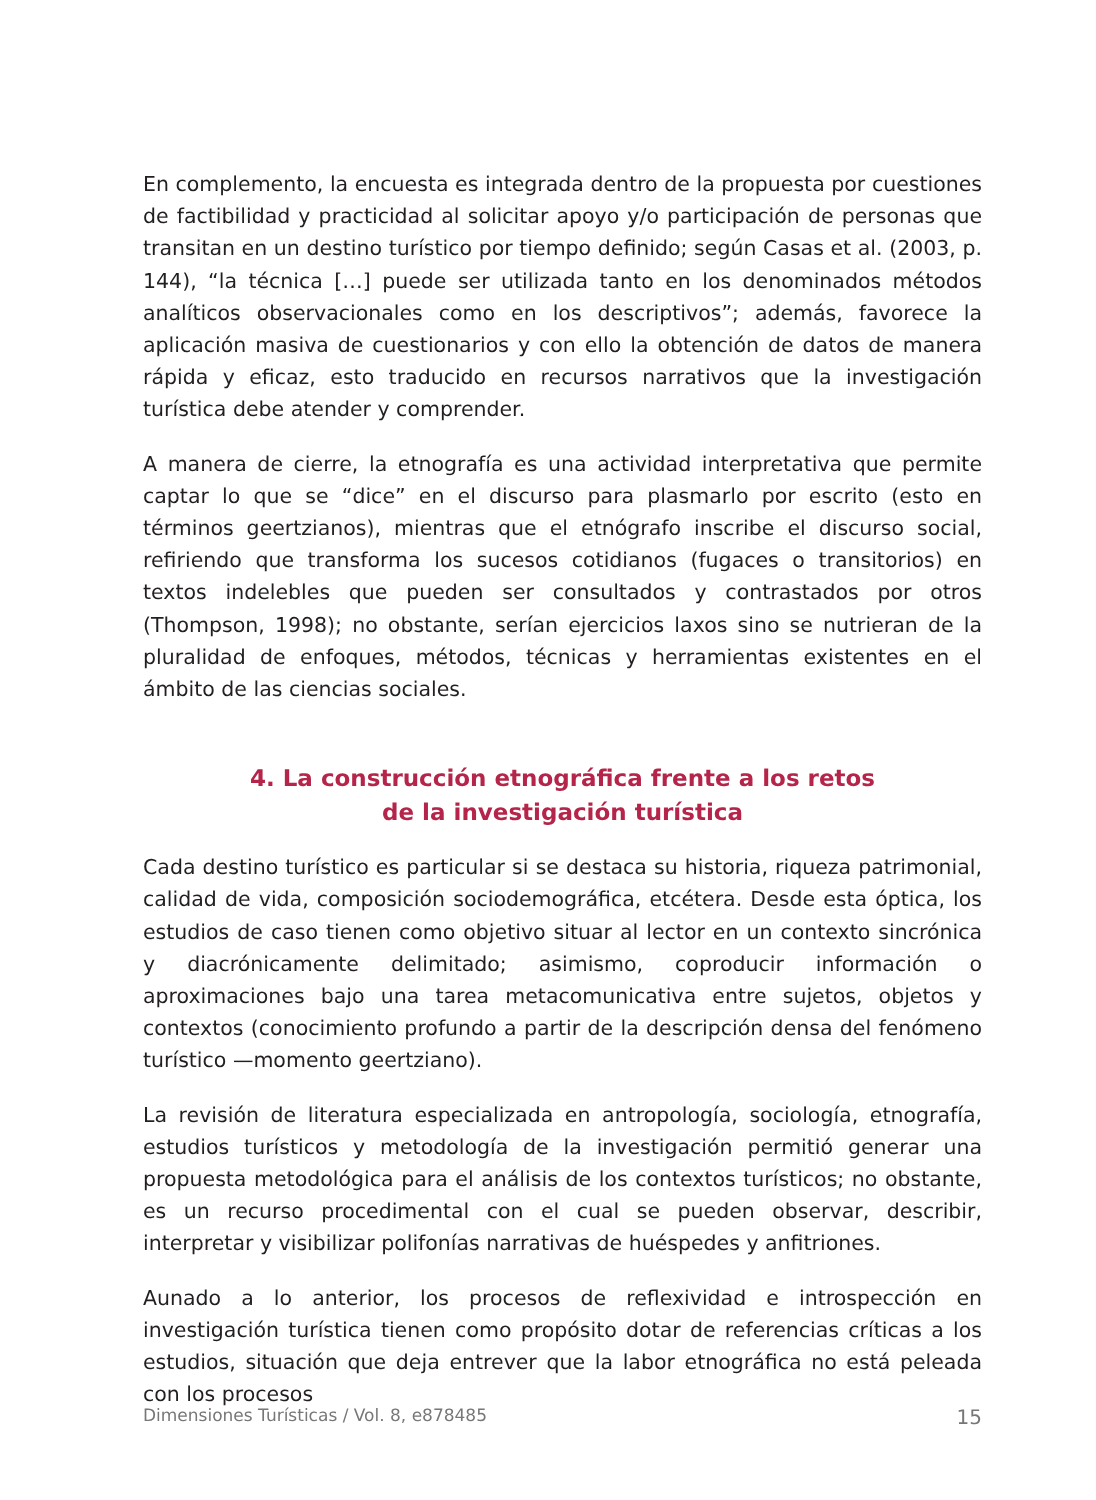En complemento, la encuesta es integrada dentro de la propuesta por cuestiones de factibilidad y practicidad al solicitar apoyo y/o participación de personas que transitan en un destino turístico por tiempo definido; según Casas et al. (2003, p. 144), “la técnica […] puede ser utilizada tanto en los denominados métodos analíticos observacionales como en los descriptivos”; además, favorece la aplicación masiva de cuestionarios y con ello la obtención de datos de manera rápida y eficaz, esto traducido en recursos narrativos que la investigación turística debe atender y comprender.
A manera de cierre, la etnografía es una actividad interpretativa que permite captar lo que se “dice” en el discurso para plasmarlo por escrito (esto en términos geertzianos), mientras que el etnógrafo inscribe el discurso social, refiriendo que transforma los sucesos cotidianos (fugaces o transitorios) en textos indelebles que pueden ser consultados y contrastados por otros (Thompson, 1998); no obstante, serían ejercicios laxos sino se nutrieran de la pluralidad de enfoques, métodos, técnicas y herramientas existentes en el ámbito de las ciencias sociales.
4. La construcción etnográfica frente a los retos
de la investigación turística
Cada destino turístico es particular si se destaca su historia, riqueza patrimonial, calidad de vida, composición sociodemográfica, etcétera. Desde esta óptica, los estudios de caso tienen como objetivo situar al lector en un contexto sincrónica y diacrónicamente delimitado; asimismo, coproducir información o aproximaciones bajo una tarea metacomunicativa entre sujetos, objetos y contextos (conocimiento profundo a partir de la descripción densa del fenómeno turístico —momento geertziano).
La revisión de literatura especializada en antropología, sociología, etnografía, estudios turísticos y metodología de la investigación permitió generar una propuesta metodológica para el análisis de los contextos turísticos; no obstante, es un recurso procedimental con el cual se pueden observar, describir, interpretar y visibilizar polifonías narrativas de huéspedes y anfitriones.
Aunado a lo anterior, los procesos de reflexividad e introspección en investigación turística tienen como propósito dotar de referencias críticas a los estudios, situación que deja entrever que la labor etnográfica no está peleada con los procesos
Dimensiones Turísticas / Vol. 8, e878485 15